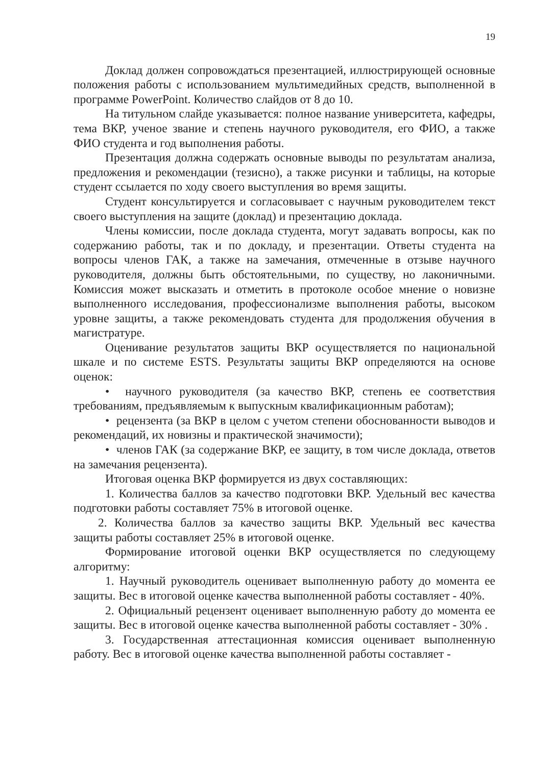19
Доклад должен сопровождаться презентацией, иллюстрирующей основные положения работы с использованием мультимедийных средств, выполненной в программе PowerPoint. Количество слайдов от 8 до 10.
На титульном слайде указывается: полное название университета, кафедры, тема ВКР, ученое звание и степень научного руководителя, его ФИО, а также ФИО студента и год выполнения работы.
Презентация должна содержать основные выводы по результатам анализа, предложения и рекомендации (тезисно), а также рисунки и таблицы, на которые студент ссылается по ходу своего выступления во время защиты.
Студент консультируется и согласовывает с научным руководителем текст своего выступления на защите (доклад) и презентацию доклада.
Члены комиссии, после доклада студента, могут задавать вопросы, как по содержанию работы, так и по докладу, и презентации. Ответы студента на вопросы членов ГАК, а также на замечания, отмеченные в отзыве научного руководителя, должны быть обстоятельными, по существу, но лаконичными. Комиссия может высказать и отметить в протоколе особое мнение о новизне выполненного исследования, профессионализме выполнения работы, высоком уровне защиты, а также рекомендовать студента для продолжения обучения в магистратуре.
Оценивание результатов защиты ВКР осуществляется по национальной шкале и по системе ESTS. Результаты защиты ВКР определяются на основе оценок:
• научного руководителя (за качество ВКР, степень ее соответствия требованиям, предъявляемым к выпускным квалификационным работам);
• рецензента (за ВКР в целом с учетом степени обоснованности выводов и рекомендаций, их новизны и практической значимости);
• членов ГАК (за содержание ВКР, ее защиту, в том числе доклада, ответов на замечания рецензента).
Итоговая оценка ВКР формируется из двух составляющих:
1. Количества баллов за качество подготовки ВКР. Удельный вес качества подготовки работы составляет 75% в итоговой оценке.
2. Количества баллов за качество защиты ВКР. Удельный вес качества защиты работы составляет 25% в итоговой оценке.
Формирование итоговой оценки ВКР осуществляется по следующему алгоритму:
1. Научный руководитель оценивает выполненную работу до момента ее защиты. Вес в итоговой оценке качества выполненной работы составляет - 40%.
2. Официальный рецензент оценивает выполненную работу до момента ее защиты. Вес в итоговой оценке качества выполненной работы составляет - 30% .
3. Государственная аттестационная комиссия оценивает выполненную работу. Вес в итоговой оценке качества выполненной работы составляет -